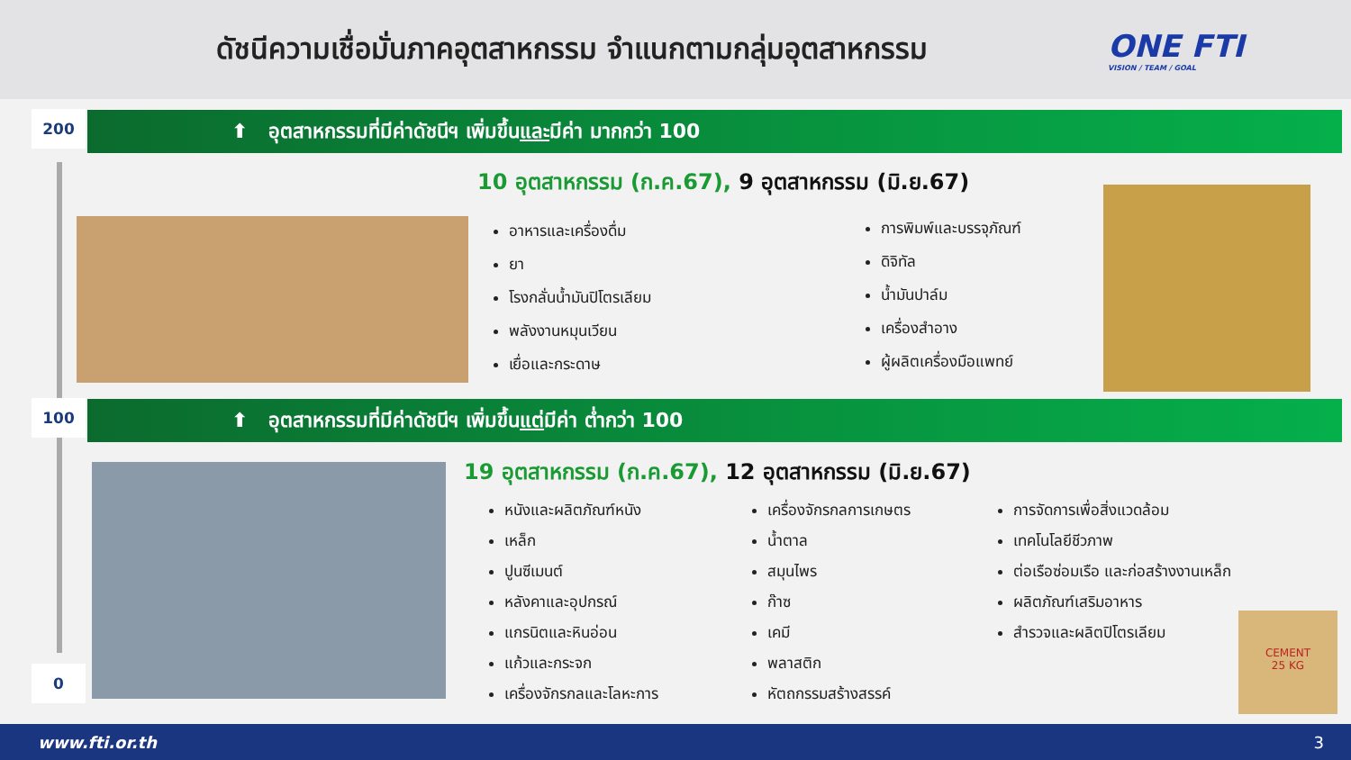ดัชนีความเชื่อมั่นภาคอุตสาหกรรม จำแนกตามกลุ่มอุตสาหกรรม
ONE FTI
VISION / TEAM / GOAL
200
⬆ อุตสาหกรรมที่มีค่าดัชนีฯ เพิ่มขึ้น และ มีค่า มากกว่า 100
10 อุตสาหกรรม (ก.ค.67), 9 อุตสาหกรรม (มิ.ย.67)
อาหารและเครื่องดื่ม
ยา
โรงกลั่นน้ำมันปิโตรเลียม
พลังงานหมุนเวียน
เยื่อและกระดาษ
การพิมพ์และบรรจุภัณฑ์
ดิจิทัล
น้ำมันปาล์ม
เครื่องสำอาง
ผู้ผลิตเครื่องมือแพทย์
100
⬆ อุตสาหกรรมที่มีค่าดัชนีฯ เพิ่มขึ้น แต่ มีค่า ต่ำกว่า 100
19 อุตสาหกรรม (ก.ค.67), 12 อุตสาหกรรม (มิ.ย.67)
หนังและผลิตภัณฑ์หนัง
เหล็ก
ปูนซีเมนต์
หลังคาและอุปกรณ์
แกรนิตและหินอ่อน
แก้วและกระจก
เครื่องจักรกลและโลหะการ
เครื่องจักรกลการเกษตร
น้ำตาล
สมุนไพร
ก๊าซ
เคมี
พลาสติก
หัตถกรรมสร้างสรรค์
การจัดการเพื่อสิ่งแวดล้อม
เทคโนโลยีชีวภาพ
ต่อเรือซ่อมเรือ และก่อสร้างงานเหล็ก
ผลิตภัณฑ์เสริมอาหาร
สำรวจและผลิตปิโตรเลียม
CEMENT
25 KG
0
www.fti.or.th 3